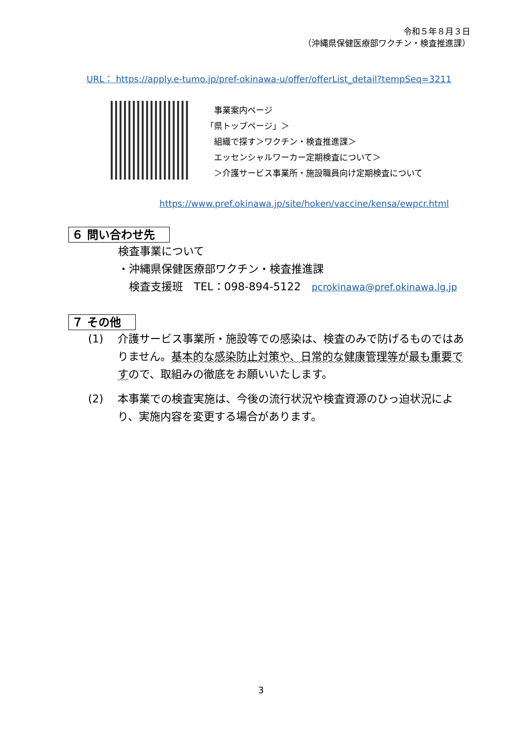令和５年８月３日
（沖縄県保健医療部ワクチン・検査推進課）
URL： https://apply.e-tumo.jp/pref-okinawa-u/offer/offerList_detail?tempSeq=3211
　事業案内ページ
「県トップページ」＞
　組織で探す＞ワクチン・検査推進課＞
　エッセンシャルワーカー定期検査について＞
　＞介護サービス事業所・施設職員向け定期検査について
https://www.pref.okinawa.jp/site/hoken/vaccine/kensa/ewpcr.html
６ 問い合わせ先　
検査事業について
・沖縄県保健医療部ワクチン・検査推進課
　検査支援班　TEL：098-894-5122　pcrokinawa@pref.okinawa.lg.jp
７ その他　
(1) 介護サービス事業所・施設等での感染は、検査のみで防げるものではありません。基本的な感染防止対策や、日常的な健康管理等が最も重要ですので、取組みの徹底をお願いいたします。
(2) 本事業での検査実施は、今後の流行状況や検査資源のひっ迫状況により、実施内容を変更する場合があります。
3